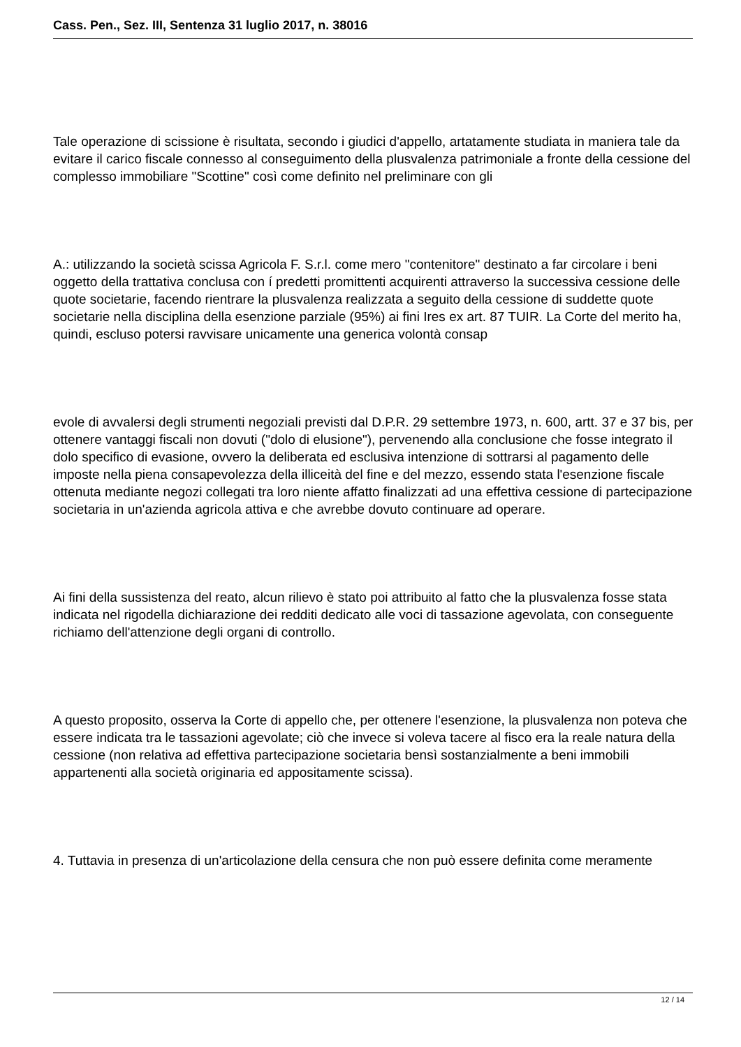Cass. Pen., Sez. III, Sentenza 31 luglio 2017, n. 38016
Tale operazione di scissione è risultata, secondo i giudici d'appello, artatamente studiata in maniera tale da evitare il carico fiscale connesso al conseguimento della plusvalenza patrimoniale a fronte della cessione del complesso immobiliare "Scottine" così come definito nel preliminare con gli
A.: utilizzando la società scissa Agricola F. S.r.l. come mero "contenitore" destinato a far circolare i beni oggetto della trattativa conclusa con í predetti promittenti acquirenti attraverso la successiva cessione delle quote societarie, facendo rientrare la plusvalenza realizzata a seguito della cessione di suddette quote societarie nella disciplina della esenzione parziale (95%) ai fini Ires ex art. 87 TUIR. La Corte del merito ha, quindi, escluso potersi ravvisare unicamente una generica volontà consap
evole di avvalersi degli strumenti negoziali previsti dal D.P.R. 29 settembre 1973, n. 600, artt. 37 e 37 bis, per ottenere vantaggi fiscali non dovuti ("dolo di elusione"), pervenendo alla conclusione che fosse integrato il dolo specifico di evasione, ovvero la deliberata ed esclusiva intenzione di sottrarsi al pagamento delle imposte nella piena consapevolezza della illiceità del fine e del mezzo, essendo stata l'esenzione fiscale ottenuta mediante negozi collegati tra loro niente affatto finalizzati ad una effettiva cessione di partecipazione societaria in un'azienda agricola attiva e che avrebbe dovuto continuare ad operare.
Ai fini della sussistenza del reato, alcun rilievo è stato poi attribuito al fatto che la plusvalenza fosse stata indicata nel rigodella dichiarazione dei redditi dedicato alle voci di tassazione agevolata, con conseguente richiamo dell'attenzione degli organi di controllo.
A questo proposito, osserva la Corte di appello che, per ottenere l'esenzione, la plusvalenza non poteva che essere indicata tra le tassazioni agevolate; ciò che invece si voleva tacere al fisco era la reale natura della cessione (non relativa ad effettiva partecipazione societaria bensì sostanzialmente a beni immobili appartenenti alla società originaria ed appositamente scissa).
4. Tuttavia in presenza di un'articolazione della censura che non può essere definita come meramente
12 / 14